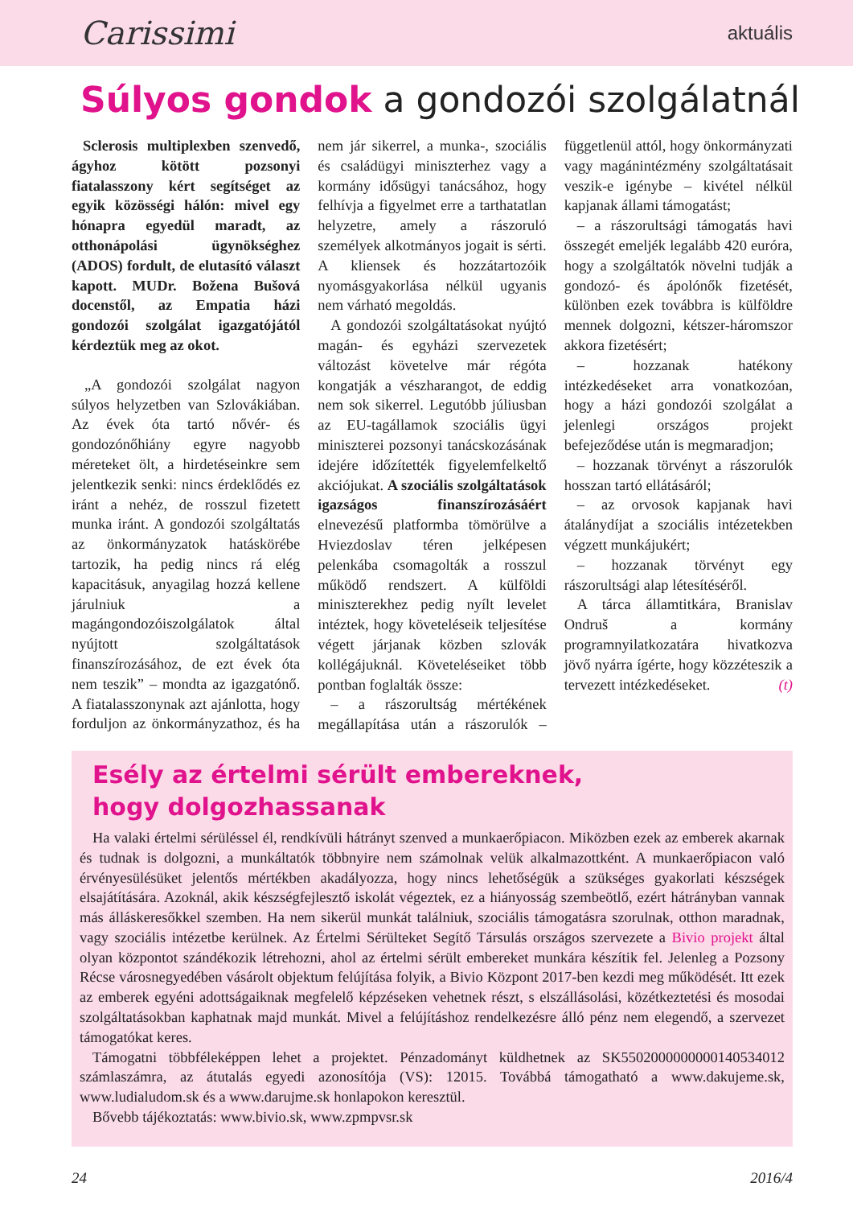Carissimi aktuális
Súlyos gondok a gondozói szolgálatnál
Sclerosis multiplexben szenvedő, ágyhoz kötött pozsonyi fiatalasszony kért segítséget az egyik közösségi hálón: mivel egy hónapra egyedül maradt, az otthonápolási ügynökséghez (ADOS) fordult, de elutasító választ kapott. MUDr. Božena Bušová docenstől, az Empatia házi gondozói szolgálat igazgatójától kérdeztük meg az okot.
„A gondozói szolgálat nagyon súlyos helyzetben van Szlovákiában. Az évek óta tartó nővér- és gondozónőhiány egyre nagyobb méreteket ölt, a hirdetéseinkre sem jelentkezik senki: nincs érdeklődés ez iránt a nehéz, de rosszul fizetett munka iránt. A gondozói szolgáltatás az önkormányzatok hatáskörébe tartozik, ha pedig nincs rá elég kapacitásuk, anyagilag hozzá kellene járulniuk a magángondozóiszolgálatok által nyújtott szolgáltatások finanszírozásához, de ezt évek óta nem teszik” – mondta az igazgatónő. A fiatalasszonynak azt ajánlotta, hogy forduljon az önkormányzathoz, és ha nem jár sikerrel, a munka-, szociális és családügyi miniszterhez vagy a kormány idősügyi tanácsához, hogy felhívja a figyelmet erre a tarthatatlan helyzetre, amely a rászoruló személyek alkotmányos jogait is sérti. A kliensek és hozzátartozóik nyomásgyakorlása nélkül ugyanis nem várható megoldás.
A gondozói szolgáltatásokat nyújtó magán- és egyházi szervezetek változást követelve már régóta kongatják a vészharangot, de eddig nem sok sikerrel. Legutóbb júliusban az EU-tagállamok szociális ügyi miniszterei pozsonyi tanácskozásának idejére időzítették figyelemfelkeltő akciójukat. A szociális szolgáltatások igazságos finanszírozásáért elnevezésű platformba tömörülve a Hviezdoslav téren jelképesen pelenkába csomagolták a rosszul működő rendszert. A külföldi miniszterekhez pedig nyílt levelet intéztek, hogy követeléseik teljesítése végett járjanak közben szlovák kollégájuknál. Követeléseiket több pontban foglalták össze:
– a rászorultság mértékének megállapítása után a rászorulók – függetlenül attól, hogy önkormányzati vagy magánintézmény szolgáltatásait veszik-e igénybe – kivétel nélkül kapjanak állami támogatást;
– a rászorultsági támogatás havi összegét emeljék legalább 420 euróra, hogy a szolgáltatók növelni tudják a gondozó- és ápolónők fizetését, különben ezek továbbra is külföldre mennek dolgozni, kétszer-háromszor akkora fizetésért;
– hozzanak hatékony intézkedéseket arra vonatkozóan, hogy a házi gondozói szolgálat a jelenlegi országos projekt befejeződése után is megmaradjon;
– hozzanak törvényt a rászorulók hosszan tartó ellátásáról;
– az orvosok kapjanak havi átalánydíjat a szociális intézetekben végzett munkájukért;
– hozzanak törvényt egy rászorultsági alap létesítéséről.
A tárca államtitkára, Branislav Ondruš a kormány programnyilatkozatára hivatkozva jövő nyárra ígérte, hogy közzéteszik a tervezett intézkedéseket. (t)
Esély az értelmi sérült embereknek,
hogy dolgozhassanak
Ha valaki értelmi sérüléssel él, rendkívüli hátrányt szenved a munkaerőpiacon. Miközben ezek az emberek akarnak és tudnak is dolgozni, a munkáltatók többnyire nem számolnak velük alkalmazottként. A munkaerőpiacon való érvényesülésüket jelentős mértékben akadályozza, hogy nincs lehetőségük a szükséges gyakorlati készségek elsajátítására. Azoknál, akik készségfejlesztő iskolát végeztek, ez a hiányosság szembeötlő, ezért hátrányban vannak más álláskeresőkkel szemben. Ha nem sikerül munkát találniuk, szociális támogatásra szorulnak, otthon maradnak, vagy szociális intézetbe kerülnek. Az Értelmi Sérülteket Segítő Társulás országos szervezete a Bivio projekt által olyan központot szándékozik létrehozni, ahol az értelmi sérült embereket munkára készítik fel. Jelenleg a Pozsony Récse városnegyedében vásárolt objektum felújítása folyik, a Bivio Központ 2017-ben kezdi meg működését. Itt ezek az emberek egyéni adottságaiknak megfelelő képzéseken vehetnek részt, s elszállásolási, közétkeztetési és mosodai szolgáltatásokban kaphatnak majd munkát. Mivel a felújításhoz rendelkezésre álló pénz nem elegendő, a szervezet támogatókat keres.
Támogatni többféleképpen lehet a projektet. Pénzadományt küldhetnek az SK5502000000000140534012 számlaszámra, az átutalás egyedi azonosítója (VS): 12015. Továbbá támogatható a www.dakujeme.sk, www.ludialudom.sk és a www.darujme.sk honlapokon keresztül.
Bővebb tájékoztatás: www.bivio.sk, www.zpmpvsr.sk
24 2016/4